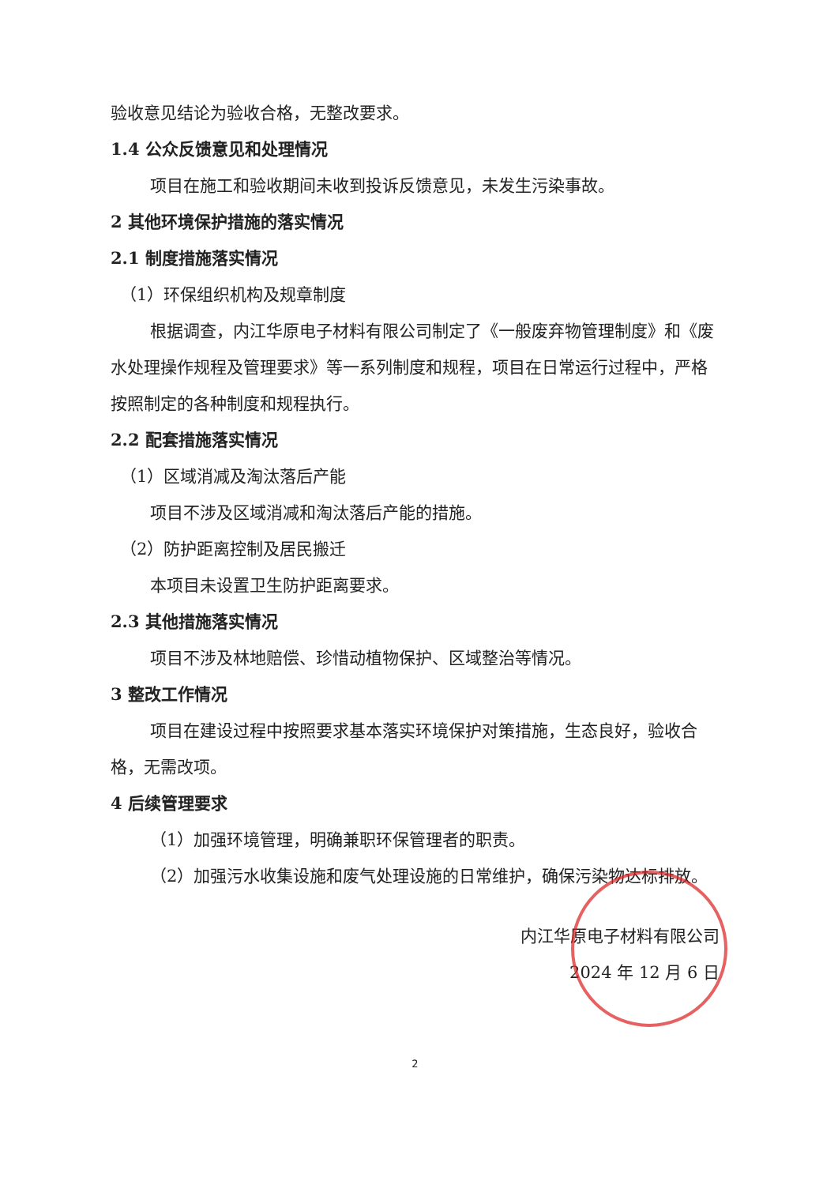验收意见结论为验收合格，无整改要求。
1.4 公众反馈意见和处理情况
项目在施工和验收期间未收到投诉反馈意见，未发生污染事故。
2 其他环境保护措施的落实情况
2.1 制度措施落实情况
（1）环保组织机构及规章制度
根据调查，内江华原电子材料有限公司制定了《一般废弃物管理制度》和《废水处理操作规程及管理要求》等一系列制度和规程，项目在日常运行过程中，严格按照制定的各种制度和规程执行。
2.2 配套措施落实情况
（1）区域消减及淘汰落后产能
项目不涉及区域消减和淘汰落后产能的措施。
（2）防护距离控制及居民搬迁
本项目未设置卫生防护距离要求。
2.3 其他措施落实情况
项目不涉及林地赔偿、珍惜动植物保护、区域整治等情况。
3 整改工作情况
项目在建设过程中按照要求基本落实环境保护对策措施，生态良好，验收合格，无需改项。
4 后续管理要求
（1）加强环境管理，明确兼职环保管理者的职责。
（2）加强污水收集设施和废气处理设施的日常维护，确保污染物达标排放。
内江华原电子材料有限公司
2024 年 12 月 6 日
2